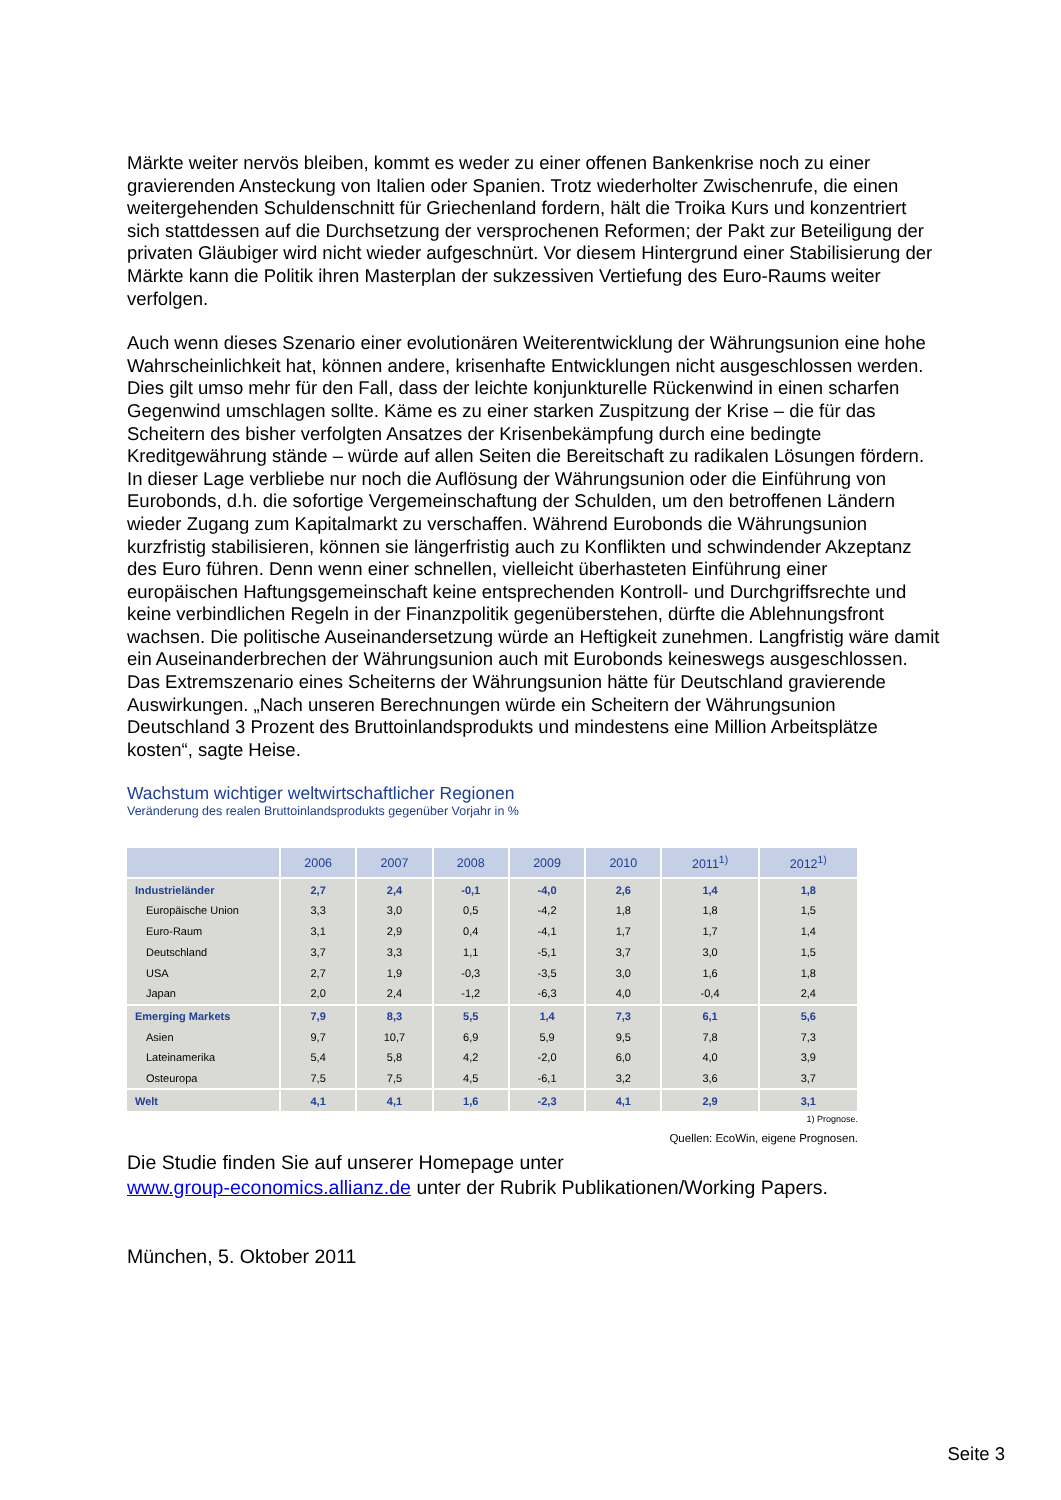Märkte weiter nervös bleiben, kommt es weder zu einer offenen Bankenkrise noch zu einer gravierenden Ansteckung von Italien oder Spanien. Trotz wiederholter Zwischenrufe, die einen weitergehenden Schuldenschnitt für Griechenland fordern, hält die Troika Kurs und konzentriert sich stattdessen auf die Durchsetzung der versprochenen Reformen; der Pakt zur Beteiligung der privaten Gläubiger wird nicht wieder aufgeschnürt. Vor diesem Hintergrund einer Stabilisierung der Märkte kann die Politik ihren Masterplan der sukzessiven Vertiefung des Euro-Raums weiter verfolgen.
Auch wenn dieses Szenario einer evolutionären Weiterentwicklung der Währungsunion eine hohe Wahrscheinlichkeit hat, können andere, krisenhafte Entwicklungen nicht ausgeschlossen werden. Dies gilt umso mehr für den Fall, dass der leichte konjunkturelle Rückenwind in einen scharfen Gegenwind umschlagen sollte. Käme es zu einer starken Zuspitzung der Krise – die für das Scheitern des bisher verfolgten Ansatzes der Krisenbekämpfung durch eine bedingte Kreditgewährung stände – würde auf allen Seiten die Bereitschaft zu radikalen Lösungen fördern. In dieser Lage verbliebe nur noch die Auflösung der Währungsunion oder die Einführung von Eurobonds, d.h. die sofortige Vergemeinschaftung der Schulden, um den betroffenen Ländern wieder Zugang zum Kapitalmarkt zu verschaffen. Während Eurobonds die Währungsunion kurzfristig stabilisieren, können sie längerfristig auch zu Konflikten und schwindender Akzeptanz des Euro führen. Denn wenn einer schnellen, vielleicht überhasteten Einführung einer europäischen Haftungsgemeinschaft keine entsprechenden Kontroll- und Durchgriffsrechte und keine verbindlichen Regeln in der Finanzpolitik gegenüberstehen, dürfte die Ablehnungsfront wachsen. Die politische Auseinandersetzung würde an Heftigkeit zunehmen. Langfristig wäre damit ein Auseinanderbrechen der Währungsunion auch mit Eurobonds keineswegs ausgeschlossen. Das Extremszenario eines Scheiterns der Währungsunion hätte für Deutschland gravierende Auswirkungen. „Nach unseren Berechnungen würde ein Scheitern der Währungsunion Deutschland 3 Prozent des Bruttoinlandsprodukts und mindestens eine Million Arbeitsplätze kosten“, sagte Heise.
Wachstum wichtiger weltwirtschaftlicher Regionen
Veränderung des realen Bruttoinlandsprodukts gegenüber Vorjahr in %
| | 2006 | 2007 | 2008 | 2009 | 2010 | 2011<sup>1)</sup> | 2012<sup>1)</sup> |
| --- | --- | --- | --- | --- | --- | --- | --- |
| Industrieländer | 2,7 | 2,4 | -0,1 | -4,0 | 2,6 | 1,4 | 1,8 |
| Europäische Union | 3,3 | 3,0 | 0,5 | -4,2 | 1,8 | 1,8 | 1,5 |
| Euro-Raum | 3,1 | 2,9 | 0,4 | -4,1 | 1,7 | 1,7 | 1,4 |
| Deutschland | 3,7 | 3,3 | 1,1 | -5,1 | 3,7 | 3,0 | 1,5 |
| USA | 2,7 | 1,9 | -0,3 | -3,5 | 3,0 | 1,6 | 1,8 |
| Japan | 2,0 | 2,4 | -1,2 | -6,3 | 4,0 | -0,4 | 2,4 |
| Emerging Markets | 7,9 | 8,3 | 5,5 | 1,4 | 7,3 | 6,1 | 5,6 |
| Asien | 9,7 | 10,7 | 6,9 | 5,9 | 9,5 | 7,8 | 7,3 |
| Lateinamerika | 5,4 | 5,8 | 4,2 | -2,0 | 6,0 | 4,0 | 3,9 |
| Osteuropa | 7,5 | 7,5 | 4,5 | -6,1 | 3,2 | 3,6 | 3,7 |
| Welt | 4,1 | 4,1 | 1,6 | -2,3 | 4,1 | 2,9 | 3,1 |
1) Prognose.
Quellen: EcoWin, eigene Prognosen.
Die Studie finden Sie auf unserer Homepage unter
www.group-economics.allianz.de unter der Rubrik Publikationen/Working Papers.
München, 5. Oktober 2011
Seite 3